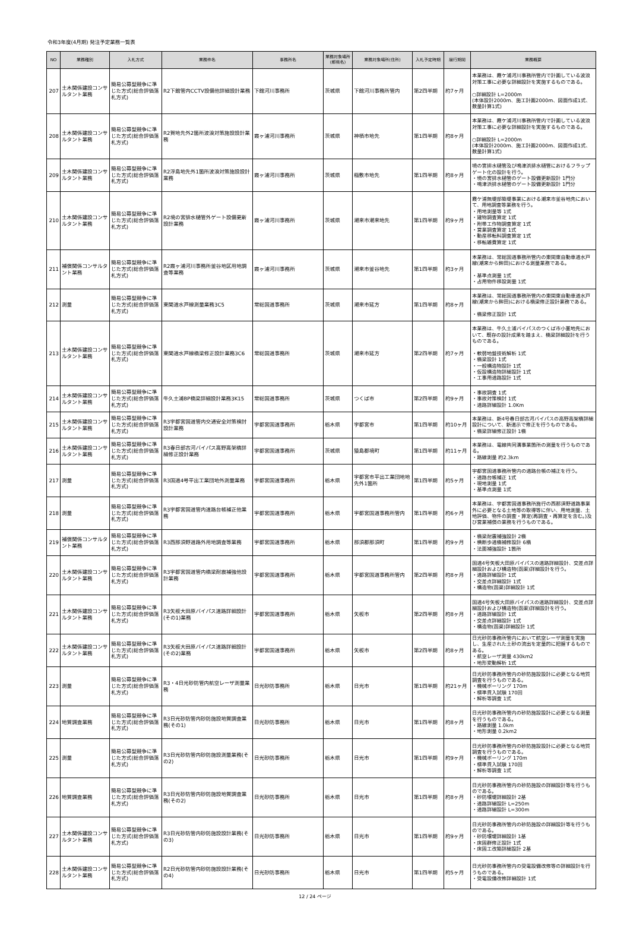令和3年度(4月期) 発注予定業務一覧表
| NO | 業務種別 | 入札方式 | 業務件名 | 事務所名 | 業務対象場所(都県名) | 業務対象場所(住所) | 入札予定時期 | 履行期間 | 業務概要 |
| --- | --- | --- | --- | --- | --- | --- | --- | --- | --- |
| 207 | 土木関係建設コンサルタント業務 | 簡易公募型競争に準じた方式(総合評価落札方式) | R2下館管内CCTV設備他詳細設計業務 | 下館河川事務所 | 茨城県 | 下館河川事務所管内 | 第2四半期 | 約7ヶ月 | 本業務は、霞ケ浦河川事務所管内で計画している波浪対策工事に必要な詳細設計を実施するものである。 ○詳細設計 L=2000m (本体設計2000m、施工計画2000m、図面作成1式、数量計算1式) |
| 208 | 土木関係建設コンサルタント業務 | 簡易公募型競争に準じた方式(総合評価落札方式) | R2賀地先外2箇所波浪対策施設設計業務 | 霞ヶ浦河川事務所 | 茨城県 | 神栖市地先 | 第1四半期 | 約8ヶ月 | 本業務は、霞ケ浦河川事務所管内で計画している波浪対策工事に必要な詳細設計を実施するものである。 ○詳細設計 L=2000m (本体設計2000m、施工計画2000m、図面作成1式、数量計算1式) |
| 209 | 土木関係建設コンサルタント業務 | 簡易公募型競争に準じた方式(総合評価落札方式) | R2浮島地先外1箇所波浪対策施設設計業務 | 霞ヶ浦河川事務所 | 茨城県 | 稲敷市地先 | 第1四半期 | 約8ヶ月 | 境の宮排水樋管及び鳴津浜排水樋管におけるフラップゲート化の設計を行う。 ・境の宮排水樋管のゲート設備更新設計 1門分 ・鳴津浜排水樋管のゲート設備更新設計 1門分 |
| 210 | 土木関係建設コンサルタント業務 | 簡易公募型競争に準じた方式(総合評価落札方式) | R2境の宮排水樋管外ゲート設備更新設計業務 | 霞ヶ浦河川事務所 | 茨城県 | 潮来市潮来地先 | 第1四半期 | 約9ヶ月 | 霞ケ浦無堤部築堤事業における潮来市釜谷地先において、用地調査等業務を行う。 ・用地測量等 1式 ・建物調査算定 1式 ・附帯工作物調査算定 1式 ・営業調査算定 1式 ・動産移転料調査算定 1式 ・移転雑費算定 1式 |
| 211 | 補償関係コンサルタント業務 | 簡易公募型競争に準じた方式(総合評価落札方式) | R2霞ヶ浦河川事務所釜谷地区用地調査等業務 | 霞ヶ浦河川事務所 | 茨城県 | 潮来市釜谷地先 | 第1四半期 | 約3ヶ月 | 本業務は、常総国道事務所管内の東関東自動車道水戸線(潮来から鉾田)における測量業務である。 ・基準点測量 1式 ・占用物件移設測量 1式 |
| 212 | 測量 | 簡易公募型競争に準じた方式(総合評価落札方式) | 東関道水戸線測量業務3C5 | 常総国道事務所 | 茨城県 | 潮来市延方 | 第1四半期 | 約8ヶ月 | 本業務は、常総国道事務所管内の東関東自動車道水戸線(潮来から鉾田)における橋梁修正設計業務である。 ・橋梁修正設計 1式 |
| 213 | 土木関係建設コンサルタント業務 | 簡易公募型競争に準じた方式(総合評価落札方式) | 東関道水戸線橋梁修正設計業務3C6 | 常総国道事務所 | 茨城県 | 潮来市延方 | 第2四半期 | 約7ヶ月 | 本業務は、牛久土浦バイパスのつくば市小茎地先において、既存の設計成果を踏まえ、橋梁詳細設計を行うものである。 ・軟弱地盤技術解析 1式 ・橋梁設計 1式 ・一般構造物設計 1式 ・仮設構造物詳細設計 1式 ・工事用道路設計 1式 |
| 214 | 土木関係建設コンサルタント業務 | 簡易公募型競争に準じた方式(総合評価落札方式) | 牛久土浦BP橋梁詳細設計業務3K15 | 常総国道事務所 | 茨城県 | つくば市 | 第2四半期 | 約9ヶ月 | ・事故調査 1式 ・事故対策検討 1式 ・道路詳細設計 1.0Km |
| 215 | 土木関係建設コンサルタント業務 | 簡易公募型競争に準じた方式(総合評価落札方式) | R3宇都宮国道管内交通安全対策検討設計業務 | 宇都宮国道事務所 | 栃木県 | 宇都宮市 | 第1四半期 | 約10ヶ月 | 本業務は、新4号春日部古河バイパスの高野高架橋詳細設計について、新道示で修正を行うものである。 ・橋梁詳細修正設計 1橋 |
| 216 | 土木関係建設コンサルタント業務 | 簡易公募型競争に準じた方式(総合評価落札方式) | R3春日部古河バイパス高野高架橋詳細修正設計業務 | 宇都宮国道事務所 | 茨城県 | 猿島郡境町 | 第1四半期 | 約11ヶ月 | 本業務は、電線共同溝事業箇所の測量を行うものである。 ・路線測量 約2.3km |
| 217 | 測量 | 簡易公募型競争に準じた方式(総合評価落札方式) | R3国道4号平出工業団地外測量業務 | 宇都宮国道事務所 | 栃木県 | 宇都宮市平出工業団地地先外1箇所 | 第1四半期 | 約5ヶ月 | 宇都宮国道事務所管内の道路台帳の補正を行う。 ・道路台帳補正 1式 ・現地測量 1式 ・基準点測量 1式 |
| 218 | 測量 | 簡易公募型競争に準じた方式(総合評価落札方式) | R3宇都宮国道管内道路台帳補正他業務 | 宇都宮国道事務所 | 栃木県 | 宇都宮国道事務所管内 | 第1四半期 | 約6ヶ月 | 本業務は、宇都宮国道事務所施行の西那須野道路事業外に必要となる土地等の取得等に伴い、用地測量、土地評価、物件の調査・算定(再調査・再算定を含む。)及び営業補償の業務を行うものである。 |
| 219 | 補償関係コンサルタント業務 | 簡易公募型競争に準じた方式(総合評価落札方式) | R3西那須野道路外用地調査等業務 | 宇都宮国道事務所 | 栃木県 | 那須郡那須町 | 第1四半期 | 約9ヶ月 | ・橋梁耐震補強設計 2橋 ・横断歩道橋補修設計 6橋 ・法面補強設計 1箇所 |
| 220 | 土木関係建設コンサルタント業務 | 簡易公募型競争に準じた方式(総合評価落札方式) | R3宇都宮国道管内橋梁耐震補強他設計業務 | 宇都宮国道事務所 | 栃木県 | 宇都宮国道事務所管内 | 第2四半期 | 約8ヶ月 | 国道4号矢板大田原バイパスの道路詳細設計、交差点詳細設計および構造物(函渠)詳細設計を行う。 ・道路詳細設計 1式 ・交差点詳細設計 1式 ・構造物(函渠)詳細設計 1式 |
| 221 | 土木関係建設コンサルタント業務 | 簡易公募型競争に準じた方式(総合評価落札方式) | R3矢板大田原バイパス道路詳細設計(その1)業務 | 宇都宮国道事務所 | 栃木県 | 矢板市 | 第2四半期 | 約8ヶ月 | 国道4号矢板大田原バイパスの道路詳細設計、交差点詳細設計および構造物(函渠)詳細設計を行う。 ・道路詳細設計 1式 ・交差点詳細設計 1式 ・構造物(函渠)詳細設計 1式 |
| 222 | 土木関係建設コンサルタント業務 | 簡易公募型競争に準じた方式(総合評価落札方式) | R3矢板大田原バイパス道路詳細設計(その2)業務 | 宇都宮国道事務所 | 栃木県 | 矢板市 | 第2四半期 | 約8ヶ月 | 日光砂防事務所管内において航空レーザ測量を実施し、生産された土砂の流出を定量的に把握するものである。 ・航空レーザ測量 430km2 ・地形変動解析 1式 |
| 223 | 測量 | 簡易公募型競争に準じた方式(総合評価落札方式) | R3・4日光砂防管内航空レーザ測量業務 | 日光砂防事務所 | 栃木県 | 日光市 | 第1四半期 | 約21ヶ月 | 日光砂防事務所管内の砂防施設設計に必要となる地質調査を行うものである。 ・機械ボーリング 170m ・標準貫入試験 170回 ・解析等調査 1式 |
| 224 | 地質調査業務 | 簡易公募型競争に準じた方式(総合評価落札方式) | R3日光砂防管内砂防施設地質調査業務(その1) | 日光砂防事務所 | 栃木県 | 日光市 | 第1四半期 | 約8ヶ月 | 日光砂防事務所管内の砂防施設設計に必要となる測量を行うものである。 ・路線測量 1.0km ・地形測量 0.2km2 |
| 225 | 測量 | 簡易公募型競争に準じた方式(総合評価落札方式) | R3日光砂防管内砂防施設測量業務(その2) | 日光砂防事務所 | 栃木県 | 日光市 | 第1四半期 | 約9ヶ月 | 日光砂防事務所管内の砂防施設設計に必要となる地質調査を行うものである。 ・機械ボーリング 170m ・標準貫入試験 170回 ・解析等調査 1式 |
| 226 | 地質調査業務 | 簡易公募型競争に準じた方式(総合評価落札方式) | R3日光砂防管内砂防施設地質調査業務(その2) | 日光砂防事務所 | 栃木県 | 日光市 | 第1四半期 | 約8ヶ月 | 日光砂防事務所管内の砂防施設の詳細設計等を行うものである。 ・砂防堰堤詳細設計 2基 ・道路詳細設計 L=250m ・道路詳細設計 L=300m |
| 227 | 土木関係建設コンサルタント業務 | 簡易公募型競争に準じた方式(総合評価落札方式) | R3日光砂防管内砂防施設設計業務(その3) | 日光砂防事務所 | 栃木県 | 日光市 | 第1四半期 | 約9ヶ月 | 日光砂防事務所管内の砂防施設の詳細設計等を行うものである。 ・砂防堰堤詳細設計 1基 ・床固群修正設計 1式 ・床固工改築詳細設計 2基 |
| 228 | 土木関係建設コンサルタント業務 | 簡易公募型競争に準じた方式(総合評価落札方式) | R2日光砂防管内砂防施設設計業務(その4) | 日光砂防事務所 | 栃木県 | 日光市 | 第1四半期 | 約5ヶ月 | 日光砂防事務所管内の受電設備改修等の詳細設計を行うものである。 ・受電設備改修詳細設計 1式 |
12 / 24 ページ